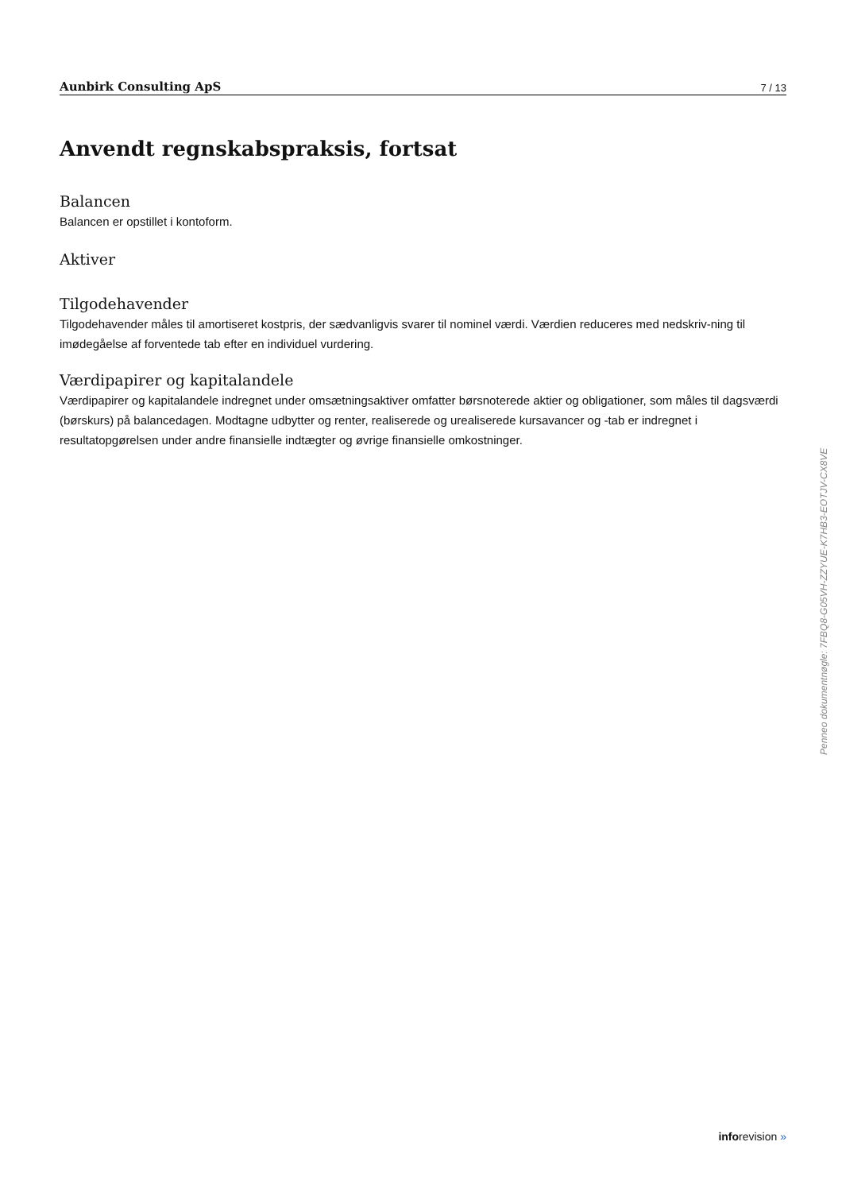Aunbirk Consulting ApS 7 / 13
Anvendt regnskabspraksis, fortsat
Balancen
Balancen er opstillet i kontoform.
Aktiver
Tilgodehavender
Tilgodehavender måles til amortiseret kostpris, der sædvanligvis svarer til nominel værdi. Værdien reduceres med nedskriv-ning til imødegåelse af forventede tab efter en individuel vurdering.
Værdipapirer og kapitalandele
Værdipapirer og kapitalandele indregnet under omsætningsaktiver omfatter børsnoterede aktier og obligationer, som måles til dagsværdi (børskurs) på balancedagen. Modtagne udbytter og renter, realiserede og urealiserede kursavancer og -tab er indregnet i resultatopgørelsen under andre finansielle indtægter og øvrige finansielle omkostninger.
Penneo dokumentnøgle: 7FBQ8-G05VH-ZZYUE-K7HB3-EOTJV-CX8VE
inforevision »